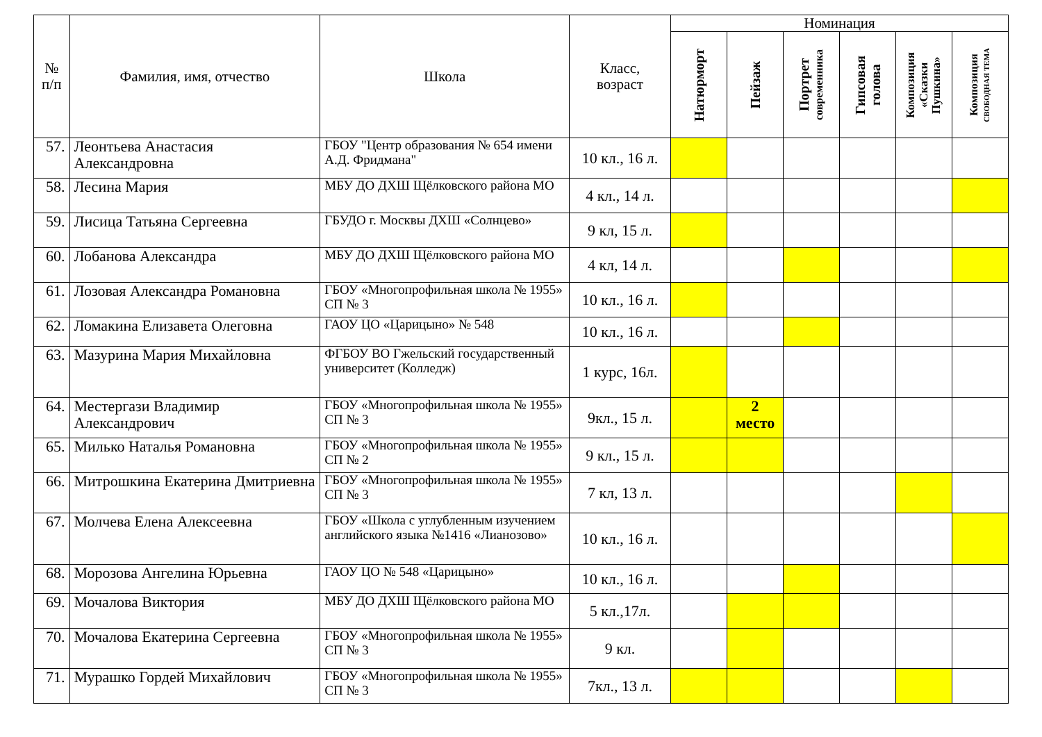| № п/п | Фамилия, имя, отчество | Школа | Класс, возраст | Номинация | | | | | |
| --- | --- | --- | --- | --- | --- | --- | --- | --- | --- |
| | | | | Натюрморт | Пейзаж | Портрет современника | Гипсовая голова | Композиция «Сказки Пушкина» | Композиция СВОБОДНАЯ ТЕМА |
| 57. | Леонтьева Анастасия Александровна | ГБОУ "Центр образования № 654 имени А.Д. Фридмана" | 10 кл., 16 л. | | | | | | |
| 58. | Лесина Мария | МБУ ДО ДХШ Щёлковского района МО | 4 кл., 14 л. | | | | | | |
| 59. | Лисица Татьяна Сергеевна | ГБУДО г. Москвы ДХШ «Солнцево» | 9 кл, 15 л. | | | | | | |
| 60. | Лобанова Александра | МБУ ДО ДХШ Щёлковского района МО | 4 кл, 14 л. | | | | | | |
| 61. | Лозовая Александра Романовна | ГБОУ «Многопрофильная школа № 1955» СП № 3 | 10 кл., 16 л. | | | | | | |
| 62. | Ломакина Елизавета Олеговна | ГАОУ ЦО «Царицыно» № 548 | 10 кл., 16 л. | | | | | | |
| 63. | Мазурина Мария Михайловна | ФГБОУ ВО Гжельский государственный университет (Колледж) | 1 курс, 16л. | | | | | | |
| 64. | Местергази Владимир Александрович | ГБОУ «Многопрофильная школа № 1955» СП № 3 | 9кл., 15 л. | | 2 место | | | | |
| 65. | Милько Наталья Романовна | ГБОУ «Многопрофильная школа № 1955» СП № 2 | 9 кл., 15 л. | | | | | | |
| 66. | Митрошкина Екатерина Дмитриевна | ГБОУ «Многопрофильная школа № 1955» СП № 3 | 7 кл, 13 л. | | | | | | |
| 67. | Молчева Елена Алексеевна | ГБОУ «Школа с углубленным изучением английского языка №1416 «Лианозово» | 10 кл., 16 л. | | | | | | |
| 68. | Морозова Ангелина Юрьевна | ГАОУ ЦО № 548 «Царицыно» | 10 кл., 16 л. | | | | | | |
| 69. | Мочалова Виктория | МБУ ДО ДХШ Щёлковского района МО | 5 кл.,17л. | | | | | | |
| 70. | Мочалова Екатерина Сергеевна | ГБОУ «Многопрофильная школа № 1955» СП № 3 | 9 кл. | | | | | | |
| 71. | Мурашко Гордей Михайлович | ГБОУ «Многопрофильная школа № 1955» СП № 3 | 7кл., 13 л. | | | | | | |